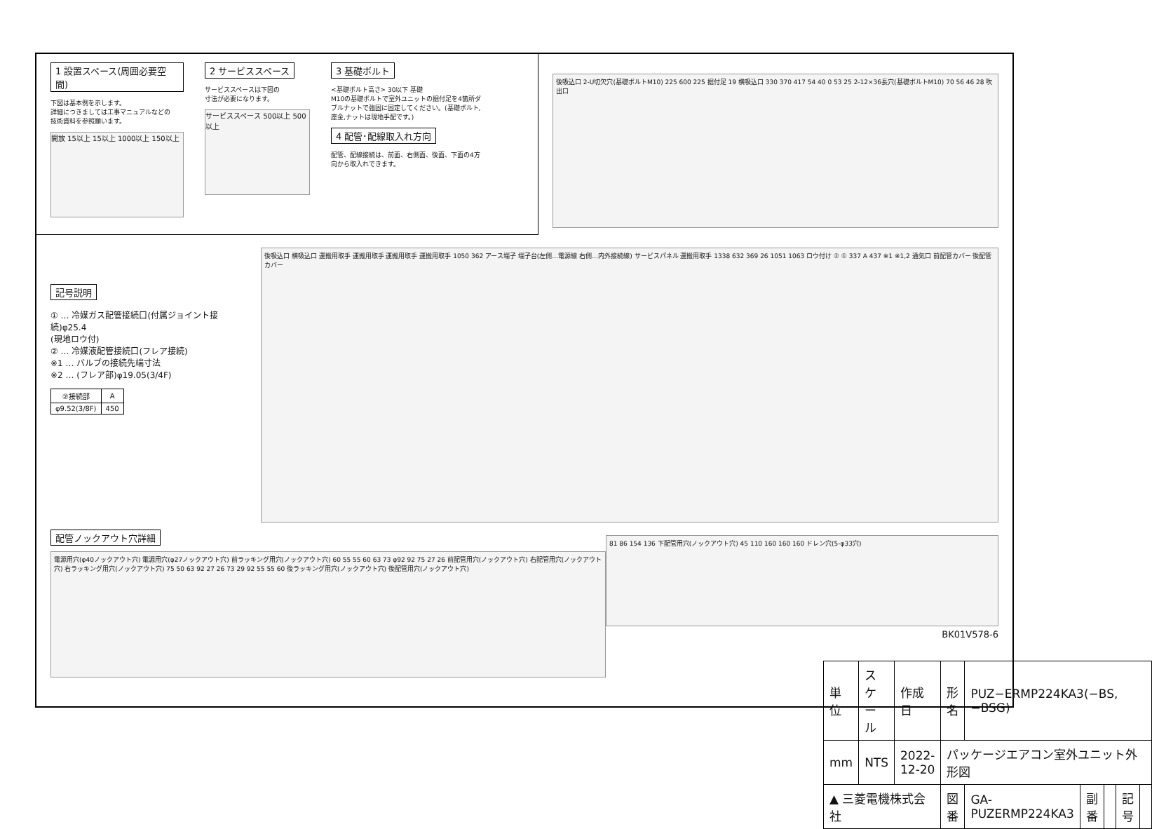1 設置スペース(周囲必要空間)
下図は基本例を示します。
詳細につきましては工事マニュアルなどの
技術資料を参照願います。
開放 15以上 15以上 1000以上 150以上
2 サービススペース
サービススペースは下図の
寸法が必要になります。
サービススペース 500以上 500以上
3 基礎ボルト
<基礎ボルト高さ> 30以下 基礎
M10の基礎ボルトで室外ユニットの据付足を4箇所ダブルナットで強固に固定してください。(基礎ボルト,座金,ナットは現地手配です。)
4 配管･配線取入れ方向
配管、配線接続は、前面、右側面、後面、下面の4方向から取入れできます。
後吸込口 2-U切欠穴(基礎ボルトM10) 225 600 225 据付足 19 横吸込口 330 370 417 54 40 0 53 25 2-12×36長穴(基礎ボルトM10) 70 56 46 28 吹出口
記号説明
① … 冷媒ガス配管接続口(付属ジョイント接続)φ25.4
(現地ロウ付)
② … 冷媒液配管接続口(フレア接続)
※1 … バルブの接続先端寸法
※2 … (フレア部)φ19.05(3/4F)
| ②接続部 | A |
| --- | --- |
| φ9.52(3/8F) | 450 |
後吸込口 横吸込口 運搬用取手 運搬用取手 運搬用取手 運搬用取手 1050 362 アース端子 端子台(左側…電源線 右側…内外接続線) サービスパネル 運搬用取手 1338 632 369 26 1051 1063 ロウ付け ② ① 337 A 437 ※1 ※1,2 通気口 前配管カバー 後配管カバー
配管ノックアウト穴詳細
電源用穴(φ40ノックアウト穴) 電源用穴(φ27ノックアウト穴) 前ラッキング用穴(ノックアウト穴) 60 55 55 60 63 73 φ92 92 75 27 26 前配管用穴(ノックアウト穴) 右配管用穴(ノックアウト穴) 右ラッキング用穴(ノックアウト穴) 75 50 63 92 27 26 73 29 92 55 55 60 後ラッキング用穴(ノックアウト穴) 後配管用穴(ノックアウト穴)
81 86 154 136 下配管用穴(ノックアウト穴) 45 110 160 160 160 ドレン穴(5-φ33穴)
BK01V578-6
| 単位 | スケール | 作成日 | 形名 | PUZ−ERMP224KA3(−BS,−BSG) | | | | |
| mm | NTS | 2022-12-20 | パッケージエアコン室外ユニット外形図 | | | | | |
| ▲ 三菱電機株式会社 | | | 図番 | GA-PUZERMP224KA3 | 副番 | | 記号 | |